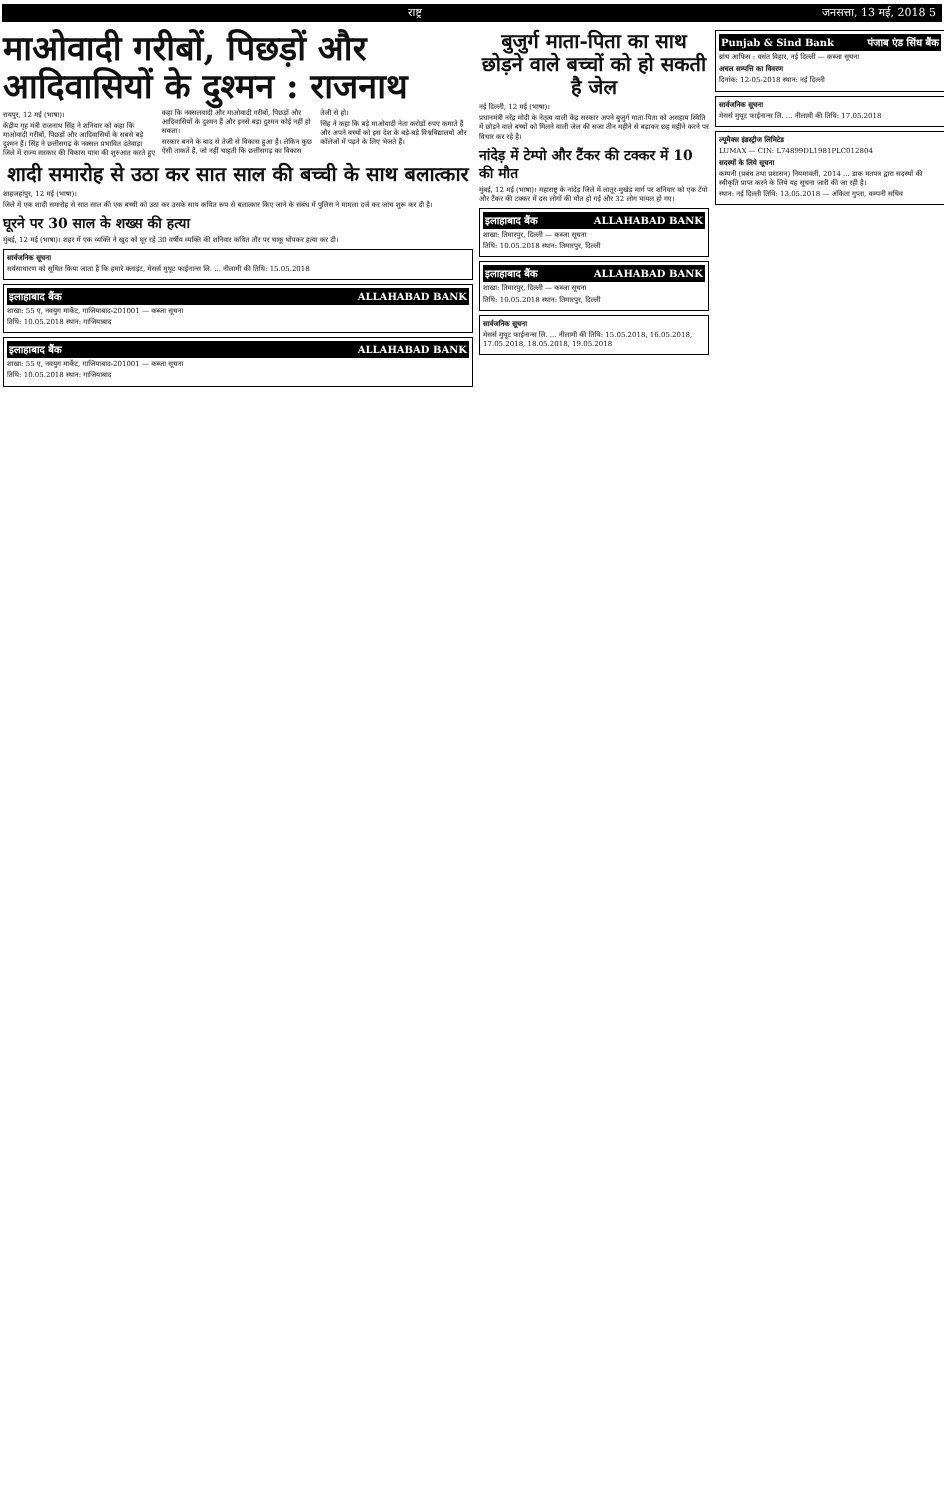राष्ट्र जनसत्ता, 13 मई, 2018 5
माओवादी गरीबों, पिछड़ों और आदिवासियों के दुश्मन : राजनाथ
रायपुर, 12 मई (भाषा)।
केंद्रीय गृह मंत्री राजनाथ सिंह ने शनिवार को कहा कि माओवादी गरीबों, पिछड़ों और आदिवासियों के सबसे बड़े दुश्मन हैं। सिंह ने छत्तीसगढ़ के नक्सल प्रभावित दंतेवाड़ा जिले में राज्य सरकार की विकास यात्रा की शुरुआत करते हुए कहा कि नक्सलवादी और माओवादी गरीबों, पिछड़ों और आदिवासियों के दुश्मन हैं और इनसे बड़ा दुश्मन कोई नहीं हो सकता।
सरकार बनने के बाद से तेजी से विकास हुआ है। लेकिन कुछ ऐसी ताकतें हैं, जो नहीं चाहती कि छत्तीसगढ़ का विकास तेजी से हो।
सिंह ने कहा कि बड़े माओवादी नेता करोड़ों रुपए कमाते हैं और अपने बच्चों को इस देश के बड़े-बड़े विश्वविद्यालयों और कॉलेजों में पढ़ने के लिए भेजते हैं।
शादी समारोह से उठा कर सात साल की बच्ची के साथ बलात्कार
शाहजहांपुर, 12 मई (भाषा)।
जिले में एक शादी समारोह से सात साल की एक बच्ची को उठा कर उसके साथ कथित रूप से बलात्कार किए जाने के संबंध में पुलिस ने मामला दर्ज कर जांच शुरू कर दी है।
घूरने पर 30 साल के शख्स की हत्या
मुंबई, 12 मई (भाषा)। शहर में एक व्यक्ति ने खुद को घूर रहे 30 वर्षीय व्यक्ति की शनिवार कथित तौर पर चाकू घोंपकर हत्या कर दी।
सार्वजनिक सूचना
सर्वसाधारण को सूचित किया जाता है कि हमारे क्लाइंट, मेसर्स मुथूट फाईनान्स लि. ... नीलामी की तिथि: 15.05.2018
इलाहाबाद बैंक ALLAHABAD BANK
शाखा: 55 ए, नवयुग मार्केट, गाजियाबाद-201001 — कब्जा सूचना
तिथि: 10.05.2018 स्थान: गाजियाबाद
इलाहाबाद बैंक ALLAHABAD BANK
शाखा: 55 ए, नवयुग मार्केट, गाजियाबाद-201001 — कब्जा सूचना
तिथि: 10.05.2018 स्थान: गाजियाबाद
बुजुर्ग माता-पिता का साथ छोड़ने वाले बच्चों को हो सकती है जेल
नई दिल्ली, 12 मई (भाषा)।
प्रधानमंत्री नरेंद्र मोदी के नेतृत्व वाली केंद्र सरकार अपने बुजुर्ग माता-पिता को असहाय स्थिति में छोड़ने वाले बच्चों को मिलने वाली जेल की सजा तीन महीने से बढ़ाकर छह महीने करने पर विचार कर रहे है।
नांदेड़ में टेम्पो और टैंकर की टक्कर में 10 की मौत
मुंबई, 12 मई (भाषा)। महाराष्ट्र के नांदेड़ जिले में लातूर-मुखेड़ मार्ग पर शनिवार को एक टेंपो और टैंकर की टक्कर में दस लोगों की मौत हो गई और 32 लोग घायल हो गए।
इलाहाबाद बैंक ALLAHABAD BANK
शाखा: तिमारपुर, दिल्ली — कब्जा सूचना
तिथि: 10.05.2018 स्थान: तिमारपुर, दिल्ली
इलाहाबाद बैंक ALLAHABAD BANK
शाखा: तिमारपुर, दिल्ली — कब्जा सूचना
तिथि: 10.05.2018 स्थान: तिमारपुर, दिल्ली
सार्वजनिक सूचना
मेसर्स मुथूट फाईनान्स लि. ... नीलामी की तिथि: 15.05.2018, 16.05.2018, 17.05.2018, 18.05.2018, 19.05.2018
Punjab & Sind Bank पंजाब एंड सिंध बैंक
ब्रांच आफिस : वसंत विहार, नई दिल्ली — कब्जा सूचना
अचल सम्पत्ति का विवरण
दिनांक: 12-05-2018 स्थान: नई दिल्ली
सार्वजनिक सूचना
मेसर्स मुथूट फाईनान्स लि. ... नीलामी की तिथि: 17.05.2018
ल्यूमैक्स इंडस्ट्रीज लिमिटेड
LUMAX — CIN: L74899DL1981PLC012804
सदस्यों के लिये सूचना
कम्पनी (प्रबंध तथा प्रशासन) नियमावली, 2014 ... डाक मतपत्र द्वारा सदस्यों की स्वीकृति प्राप्त करने के लिये यह सूचना जारी की जा रही है।
स्थान: नई दिल्ली तिथि: 13.05.2018 — अंकिता गुप्ता, कम्पनी सचिव